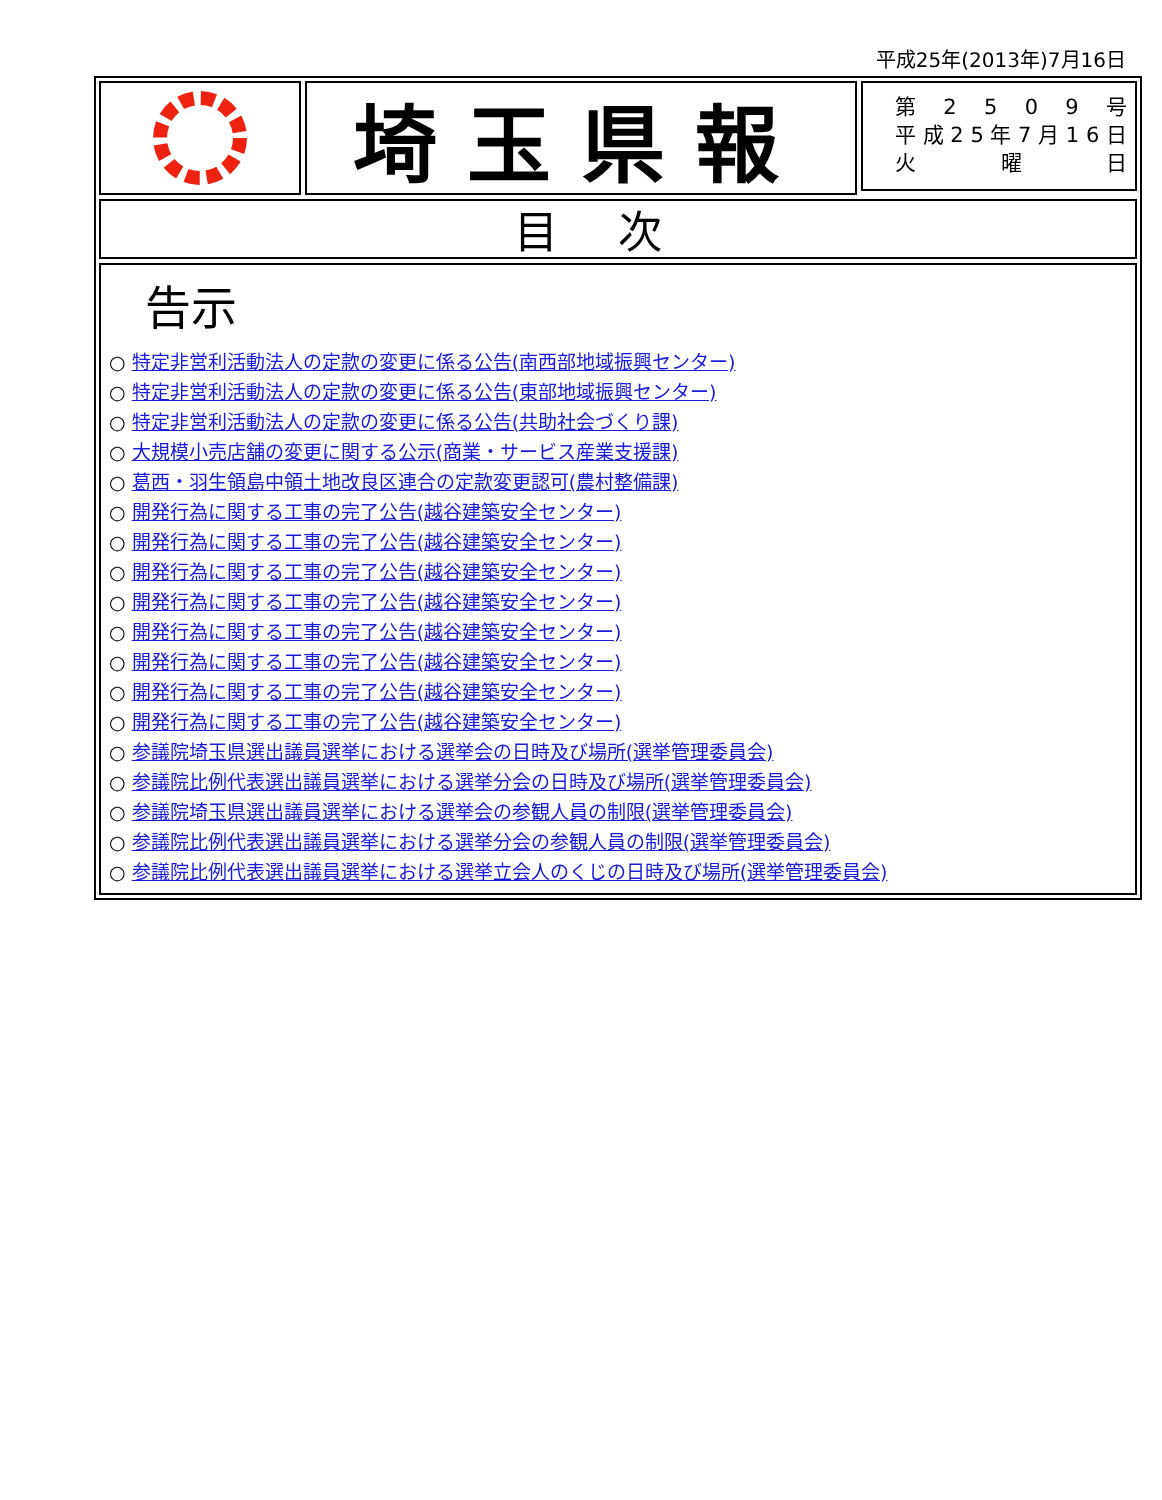平成25年(2013年)7月16日
埼玉県報
第 2509 号
平成 25 年 7 月 16 日
火 曜 日
目次
告示
○ 特定非営利活動法人の定款の変更に係る公告(南西部地域振興センター)
○ 特定非営利活動法人の定款の変更に係る公告(東部地域振興センター)
○ 特定非営利活動法人の定款の変更に係る公告(共助社会づくり課)
○ 大規模小売店舗の変更に関する公示(商業・サービス産業支援課)
○ 葛西・羽生領島中領土地改良区連合の定款変更認可(農村整備課)
○ 開発行為に関する工事の完了公告(越谷建築安全センター)
○ 開発行為に関する工事の完了公告(越谷建築安全センター)
○ 開発行為に関する工事の完了公告(越谷建築安全センター)
○ 開発行為に関する工事の完了公告(越谷建築安全センター)
○ 開発行為に関する工事の完了公告(越谷建築安全センター)
○ 開発行為に関する工事の完了公告(越谷建築安全センター)
○ 開発行為に関する工事の完了公告(越谷建築安全センター)
○ 開発行為に関する工事の完了公告(越谷建築安全センター)
○ 参議院埼玉県選出議員選挙における選挙会の日時及び場所(選挙管理委員会)
○ 参議院比例代表選出議員選挙における選挙分会の日時及び場所(選挙管理委員会)
○ 参議院埼玉県選出議員選挙における選挙会の参観人員の制限(選挙管理委員会)
○ 参議院比例代表選出議員選挙における選挙分会の参観人員の制限(選挙管理委員会)
○ 参議院比例代表選出議員選挙における選挙立会人のくじの日時及び場所(選挙管理委員会)